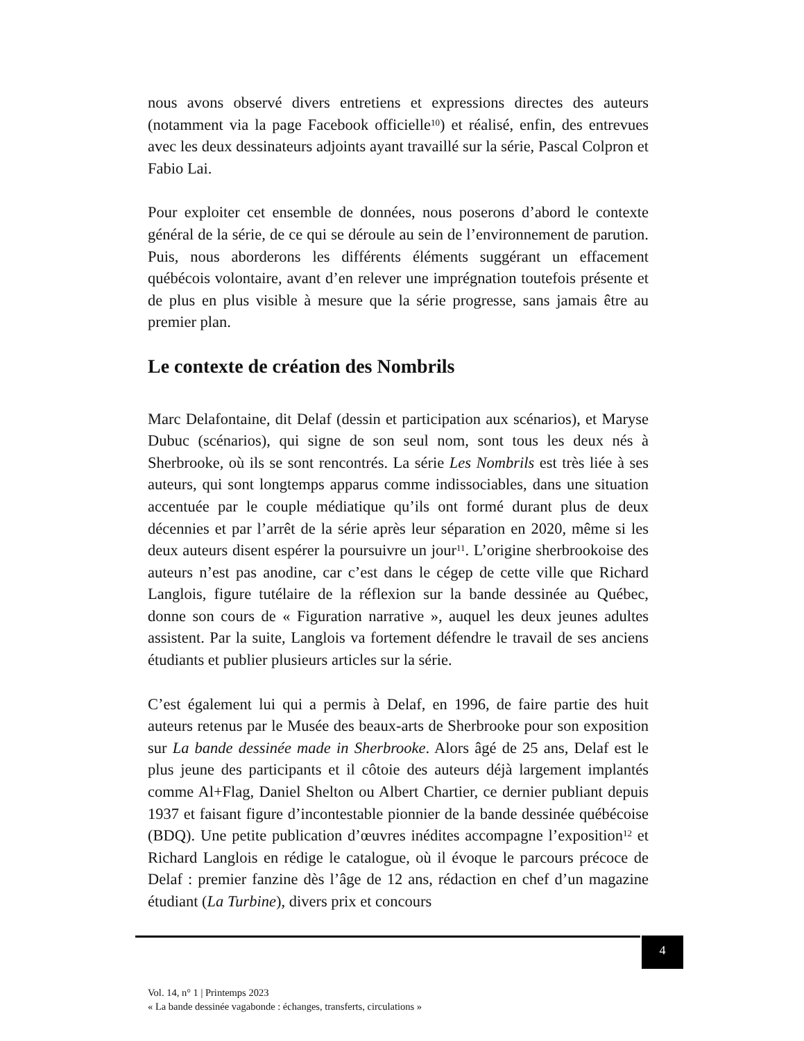nous avons observé divers entretiens et expressions directes des auteurs (notamment via la page Facebook officielle<sup>10</sup>) et réalisé, enfin, des entrevues avec les deux dessinateurs adjoints ayant travaillé sur la série, Pascal Colpron et Fabio Lai.
Pour exploiter cet ensemble de données, nous poserons d’abord le contexte général de la série, de ce qui se déroule au sein de l’environnement de parution. Puis, nous aborderons les différents éléments suggérant un effacement québécois volontaire, avant d’en relever une imprégnation toutefois présente et de plus en plus visible à mesure que la série progresse, sans jamais être au premier plan.
Le contexte de création des Nombrils
Marc Delafontaine, dit Delaf (dessin et participation aux scénarios), et Maryse Dubuc (scénarios), qui signe de son seul nom, sont tous les deux nés à Sherbrooke, où ils se sont rencontrés. La série Les Nombrils est très liée à ses auteurs, qui sont longtemps apparus comme indissociables, dans une situation accentuée par le couple médiatique qu’ils ont formé durant plus de deux décennies et par l’arrêt de la série après leur séparation en 2020, même si les deux auteurs disent espérer la poursuivre un jour<sup>11</sup>. L’origine sherbrookoise des auteurs n’est pas anodine, car c’est dans le cégep de cette ville que Richard Langlois, figure tutélaire de la réflexion sur la bande dessinée au Québec, donne son cours de « Figuration narrative », auquel les deux jeunes adultes assistent. Par la suite, Langlois va fortement défendre le travail de ses anciens étudiants et publier plusieurs articles sur la série.
C’est également lui qui a permis à Delaf, en 1996, de faire partie des huit auteurs retenus par le Musée des beaux-arts de Sherbrooke pour son exposition sur La bande dessinée made in Sherbrooke. Alors âgé de 25 ans, Delaf est le plus jeune des participants et il côtoie des auteurs déjà largement implantés comme Al+Flag, Daniel Shelton ou Albert Chartier, ce dernier publiant depuis 1937 et faisant figure d’incontestable pionnier de la bande dessinée québécoise (BDQ). Une petite publication d’œuvres inédites accompagne l’exposition<sup>12</sup> et Richard Langlois en rédige le catalogue, où il évoque le parcours précoce de Delaf : premier fanzine dès l’âge de 12 ans, rédaction en chef d’un magazine étudiant (La Turbine), divers prix et concours
4
Vol. 14, n° 1 | Printemps 2023
« La bande dessinée vagabonde : échanges, transferts, circulations »